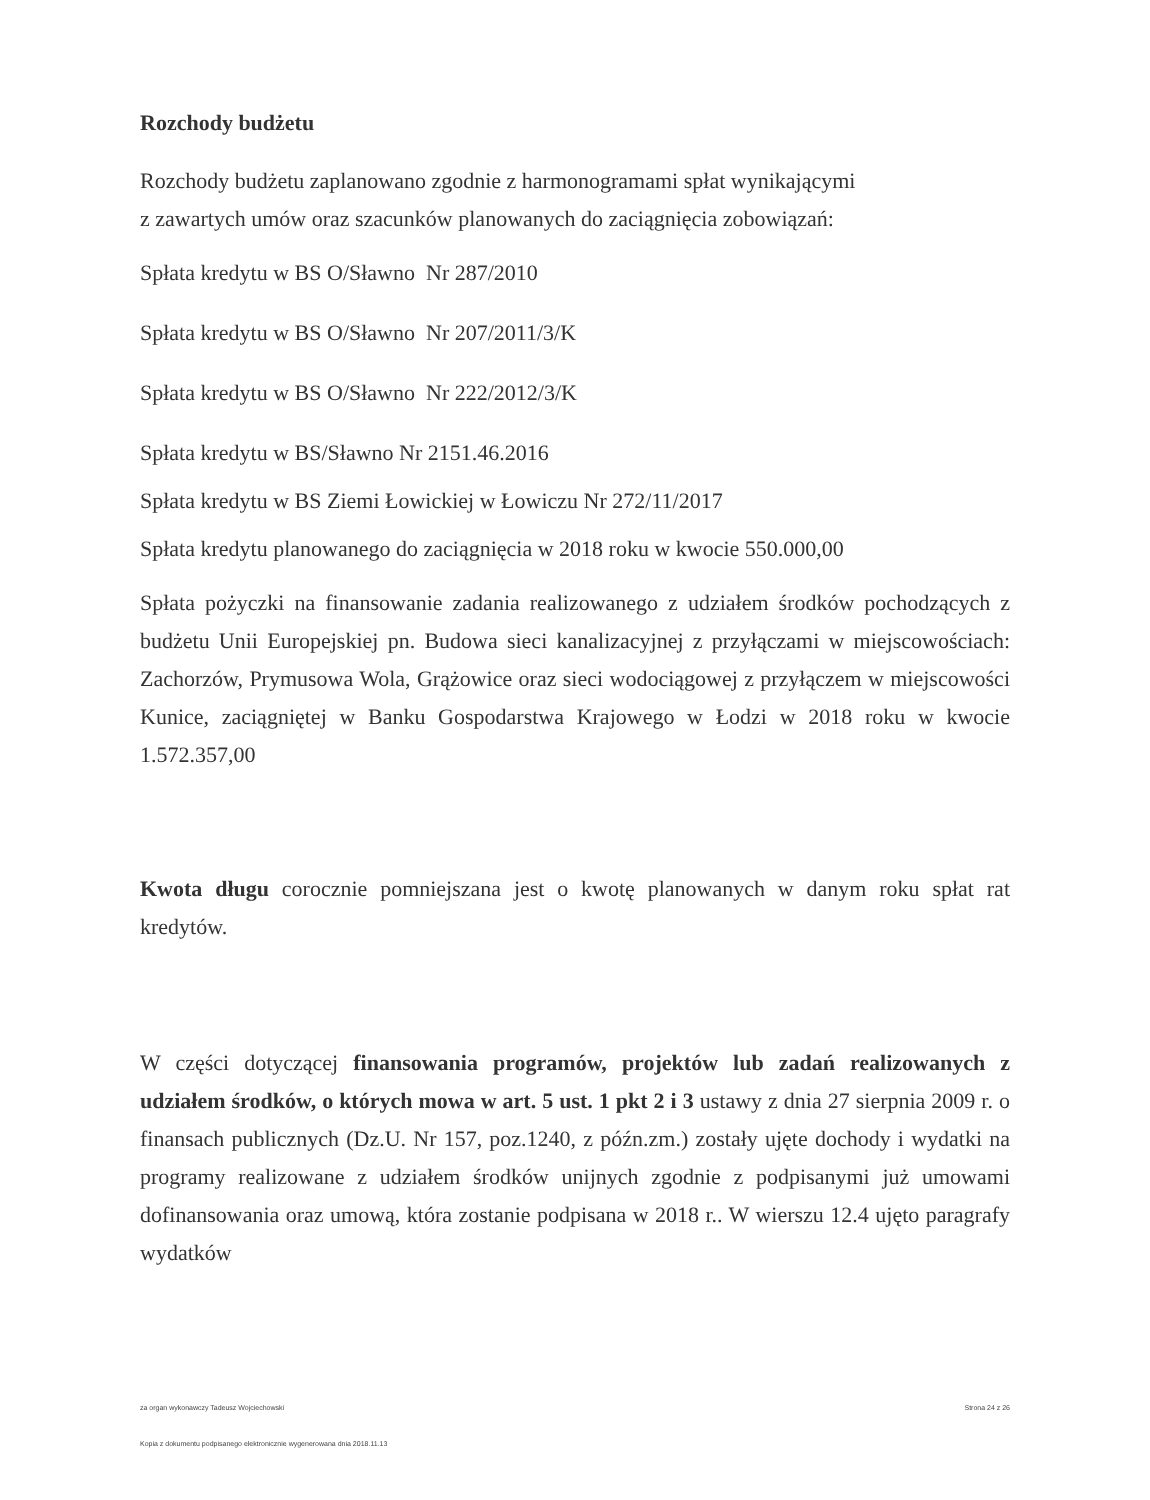Rozchody budżetu
Rozchody budżetu zaplanowano zgodnie z harmonogramami spłat wynikającymi
z zawartych umów oraz szacunków planowanych do zaciągnięcia zobowiązań:
Spłata kredytu w BS O/Sławno Nr 287/2010
Spłata kredytu w BS O/Sławno Nr 207/2011/3/K
Spłata kredytu w BS O/Sławno Nr 222/2012/3/K
Spłata kredytu w BS/Sławno Nr 2151.46.2016
Spłata kredytu w BS Ziemi Łowickiej w Łowiczu Nr 272/11/2017
Spłata kredytu planowanego do zaciągnięcia w 2018 roku w kwocie 550.000,00
Spłata pożyczki na finansowanie zadania realizowanego z udziałem środków pochodzących z budżetu Unii Europejskiej pn. Budowa sieci kanalizacyjnej z przyłączami w miejscowościach: Zachorzów, Prymusowa Wola, Grążowice oraz sieci wodociągowej z przyłączem w miejscowości Kunice, zaciągniętej w Banku Gospodarstwa Krajowego w Łodzi w 2018 roku w kwocie 1.572.357,00
Kwota długu corocznie pomniejszana jest o kwotę planowanych w danym roku spłat rat kredytów.
W części dotyczącej finansowania programów, projektów lub zadań realizowanych z udziałem środków, o których mowa w art. 5 ust. 1 pkt 2 i 3 ustawy z dnia 27 sierpnia 2009 r. o finansach publicznych (Dz.U. Nr 157, poz.1240, z późn.zm.) zostały ujęte dochody i wydatki na programy realizowane z udziałem środków unijnych zgodnie z podpisanymi już umowami dofinansowania oraz umową, która zostanie podpisana w 2018 r.. W wierszu 12.4 ujęto paragrafy wydatków
za organ wykonawczy Tadeusz Wojciechowski Strona 24 z 26
Kopia z dokumentu podpisanego elektronicznie wygenerowana dnia 2018.11.13